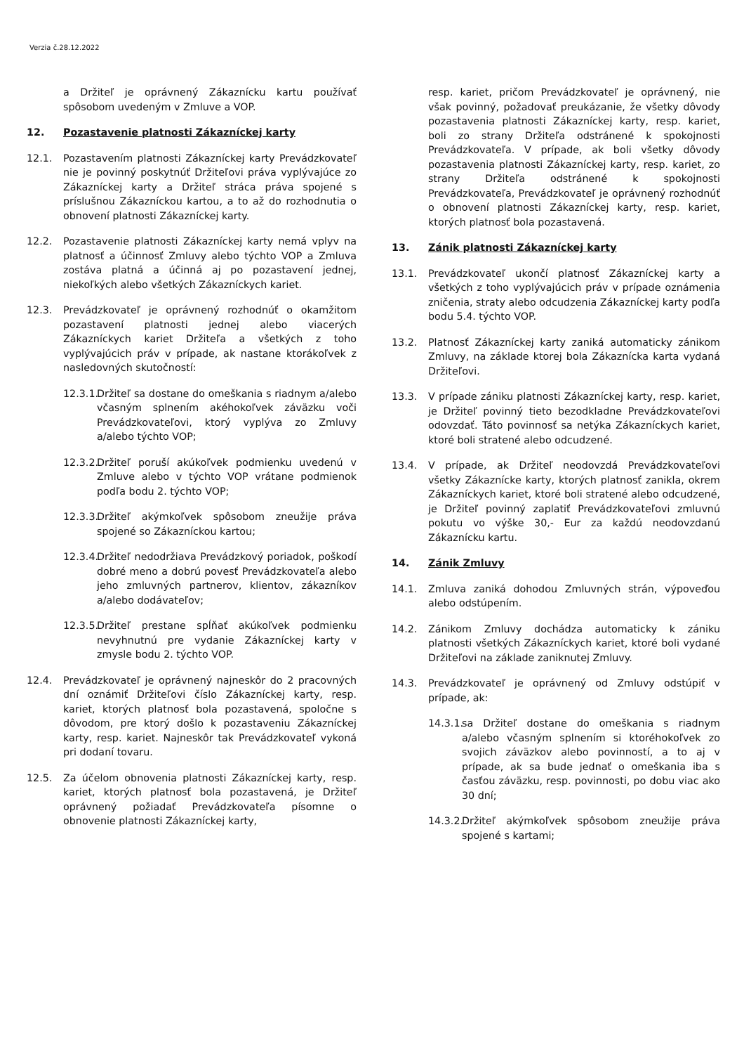Verzia č.28.12.2022
a Držiteľ je oprávnený Zákaznícku kartu používať spôsobom uvedeným v Zmluve a VOP.
12. Pozastavenie platnosti Zákazníckej karty
12.1. Pozastavením platnosti Zákazníckej karty Prevádzkovateľ nie je povinný poskytnúť Držiteľovi práva vyplývajúce zo Zákazníckej karty a Držiteľ stráca práva spojené s príslušnou Zákazníckou kartou, a to až do rozhodnutia o obnovení platnosti Zákazníckej karty.
12.2. Pozastavenie platnosti Zákazníckej karty nemá vplyv na platnosť a účinnosť Zmluvy alebo týchto VOP a Zmluva zostáva platná a účinná aj po pozastavení jednej, niekoľkých alebo všetkých Zákazníckych kariet.
12.3. Prevádzkovateľ je oprávnený rozhodnúť o okamžitom pozastavení platnosti jednej alebo viacerých Zákazníckych kariet Držiteľa a všetkých z toho vyplývajúcich práv v prípade, ak nastane ktorákoľvek z nasledovných skutočností:
12.3.1. Držiteľ sa dostane do omeškania s riadnym a/alebo včasným splnením akéhokoľvek záväzku voči Prevádzkovateľovi, ktorý vyplýva zo Zmluvy a/alebo týchto VOP;
12.3.2. Držiteľ poruší akúkoľvek podmienku uvedenú v Zmluve alebo v týchto VOP vrátane podmienok podľa bodu 2. týchto VOP;
12.3.3. Držiteľ akýmkoľvek spôsobom zneužije práva spojené so Zákazníckou kartou;
12.3.4. Držiteľ nedodržiava Prevádzkový poriadok, poškodí dobré meno a dobrú povesť Prevádzkovateľa alebo jeho zmluvných partnerov, klientov, zákazníkov a/alebo dodávateľov;
12.3.5. Držiteľ prestane spĺňať akúkoľvek podmienku nevyhnutnú pre vydanie Zákazníckej karty v zmysle bodu 2. týchto VOP.
12.4. Prevádzkovateľ je oprávnený najneskôr do 2 pracovných dní oznámiť Držiteľovi číslo Zákazníckej karty, resp. kariet, ktorých platnosť bola pozastavená, spoločne s dôvodom, pre ktorý došlo k pozastaveniu Zákazníckej karty, resp. kariet. Najneskôr tak Prevádzkovateľ vykoná pri dodaní tovaru.
12.5. Za účelom obnovenia platnosti Zákazníckej karty, resp. kariet, ktorých platnosť bola pozastavená, je Držiteľ oprávnený požiadať Prevádzkovateľa písomne o obnovenie platnosti Zákazníckej karty,
resp. kariet, pričom Prevádzkovateľ je oprávnený, nie však povinný, požadovať preukázanie, že všetky dôvody pozastavenia platnosti Zákazníckej karty, resp. kariet, boli zo strany Držiteľa odstránené k spokojnosti Prevádzkovateľa. V prípade, ak boli všetky dôvody pozastavenia platnosti Zákazníckej karty, resp. kariet, zo strany Držiteľa odstránené k spokojnosti Prevádzkovateľa, Prevádzkovateľ je oprávnený rozhodnúť o obnovení platnosti Zákazníckej karty, resp. kariet, ktorých platnosť bola pozastavená.
13. Zánik platnosti Zákazníckej karty
13.1. Prevádzkovateľ ukončí platnosť Zákazníckej karty a všetkých z toho vyplývajúcich práv v prípade oznámenia zničenia, straty alebo odcudzenia Zákazníckej karty podľa bodu 5.4. týchto VOP.
13.2. Platnosť Zákazníckej karty zaniká automaticky zánikom Zmluvy, na základe ktorej bola Zákaznícka karta vydaná Držiteľovi.
13.3. V prípade zániku platnosti Zákazníckej karty, resp. kariet, je Držiteľ povinný tieto bezodkladne Prevádzkovateľovi odovzdať. Táto povinnosť sa netýka Zákazníckych kariet, ktoré boli stratené alebo odcudzené.
13.4. V prípade, ak Držiteľ neodovzdá Prevádzkovateľovi všetky Zákaznícke karty, ktorých platnosť zanikla, okrem Zákazníckych kariet, ktoré boli stratené alebo odcudzené, je Držiteľ povinný zaplatiť Prevádzkovateľovi zmluvnú pokutu vo výške 30,- Eur za každú neodovzdanú Zákaznícku kartu.
14. Zánik Zmluvy
14.1. Zmluva zaniká dohodou Zmluvných strán, výpoveďou alebo odstúpením.
14.2. Zánikom Zmluvy dochádza automaticky k zániku platnosti všetkých Zákazníckych kariet, ktoré boli vydané Držiteľovi na základe zaniknutej Zmluvy.
14.3. Prevádzkovateľ je oprávnený od Zmluvy odstúpiť v prípade, ak:
14.3.1. sa Držiteľ dostane do omeškania s riadnym a/alebo včasným splnením si ktoréhokoľvek zo svojich záväzkov alebo povinností, a to aj v prípade, ak sa bude jednať o omeškania iba s časťou záväzku, resp. povinnosti, po dobu viac ako 30 dní;
14.3.2. Držiteľ akýmkoľvek spôsobom zneužije práva spojené s kartami;